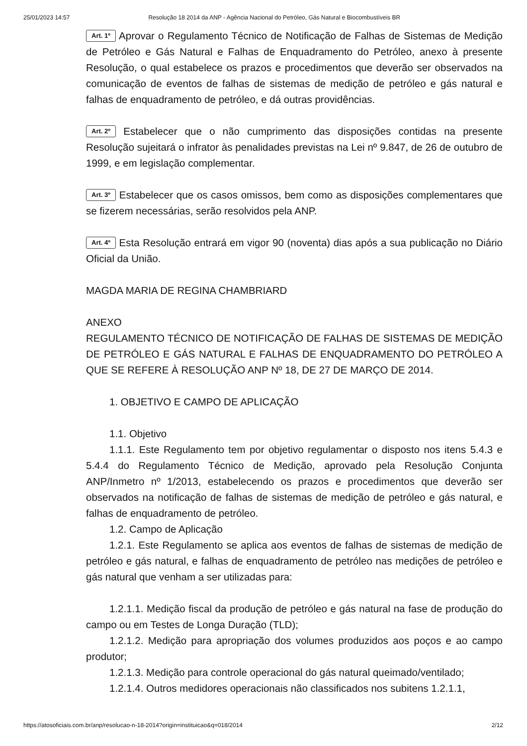25/01/2023 14:57 Resolução 18 2014 da ANP - Agência Nacional do Petróleo, Gás Natural e Biocombustíveis BR
Art. 1º Aprovar o Regulamento Técnico de Notificação de Falhas de Sistemas de Medição de Petróleo e Gás Natural e Falhas de Enquadramento do Petróleo, anexo à presente Resolução, o qual estabelece os prazos e procedimentos que deverão ser observados na comunicação de eventos de falhas de sistemas de medição de petróleo e gás natural e falhas de enquadramento de petróleo, e dá outras providências.
Art. 2º Estabelecer que o não cumprimento das disposições contidas na presente Resolução sujeitará o infrator às penalidades previstas na Lei nº 9.847, de 26 de outubro de 1999, e em legislação complementar.
Art. 3º Estabelecer que os casos omissos, bem como as disposições complementares que se fizerem necessárias, serão resolvidos pela ANP.
Art. 4º Esta Resolução entrará em vigor 90 (noventa) dias após a sua publicação no Diário Oficial da União.
MAGDA MARIA DE REGINA CHAMBRIARD
ANEXO
REGULAMENTO TÉCNICO DE NOTIFICAÇÃO DE FALHAS DE SISTEMAS DE MEDIÇÃO DE PETRÓLEO E GÁS NATURAL E FALHAS DE ENQUADRAMENTO DO PETRÓLEO A QUE SE REFERE À RESOLUÇÃO ANP Nº 18, DE 27 DE MARÇO DE 2014.
1. OBJETIVO E CAMPO DE APLICAÇÃO
1.1. Objetivo
1.1.1. Este Regulamento tem por objetivo regulamentar o disposto nos itens 5.4.3 e 5.4.4 do Regulamento Técnico de Medição, aprovado pela Resolução Conjunta ANP/Inmetro nº 1/2013, estabelecendo os prazos e procedimentos que deverão ser observados na notificação de falhas de sistemas de medição de petróleo e gás natural, e falhas de enquadramento de petróleo.
1.2. Campo de Aplicação
1.2.1. Este Regulamento se aplica aos eventos de falhas de sistemas de medição de petróleo e gás natural, e falhas de enquadramento de petróleo nas medições de petróleo e gás natural que venham a ser utilizadas para:
1.2.1.1. Medição fiscal da produção de petróleo e gás natural na fase de produção do campo ou em Testes de Longa Duração (TLD);
1.2.1.2. Medição para apropriação dos volumes produzidos aos poços e ao campo produtor;
1.2.1.3. Medição para controle operacional do gás natural queimado/ventilado;
1.2.1.4. Outros medidores operacionais não classificados nos subitens 1.2.1.1,
https://atosoficiais.com.br/anp/resolucao-n-18-2014?origin=instituicao&q=018/2014 2/12